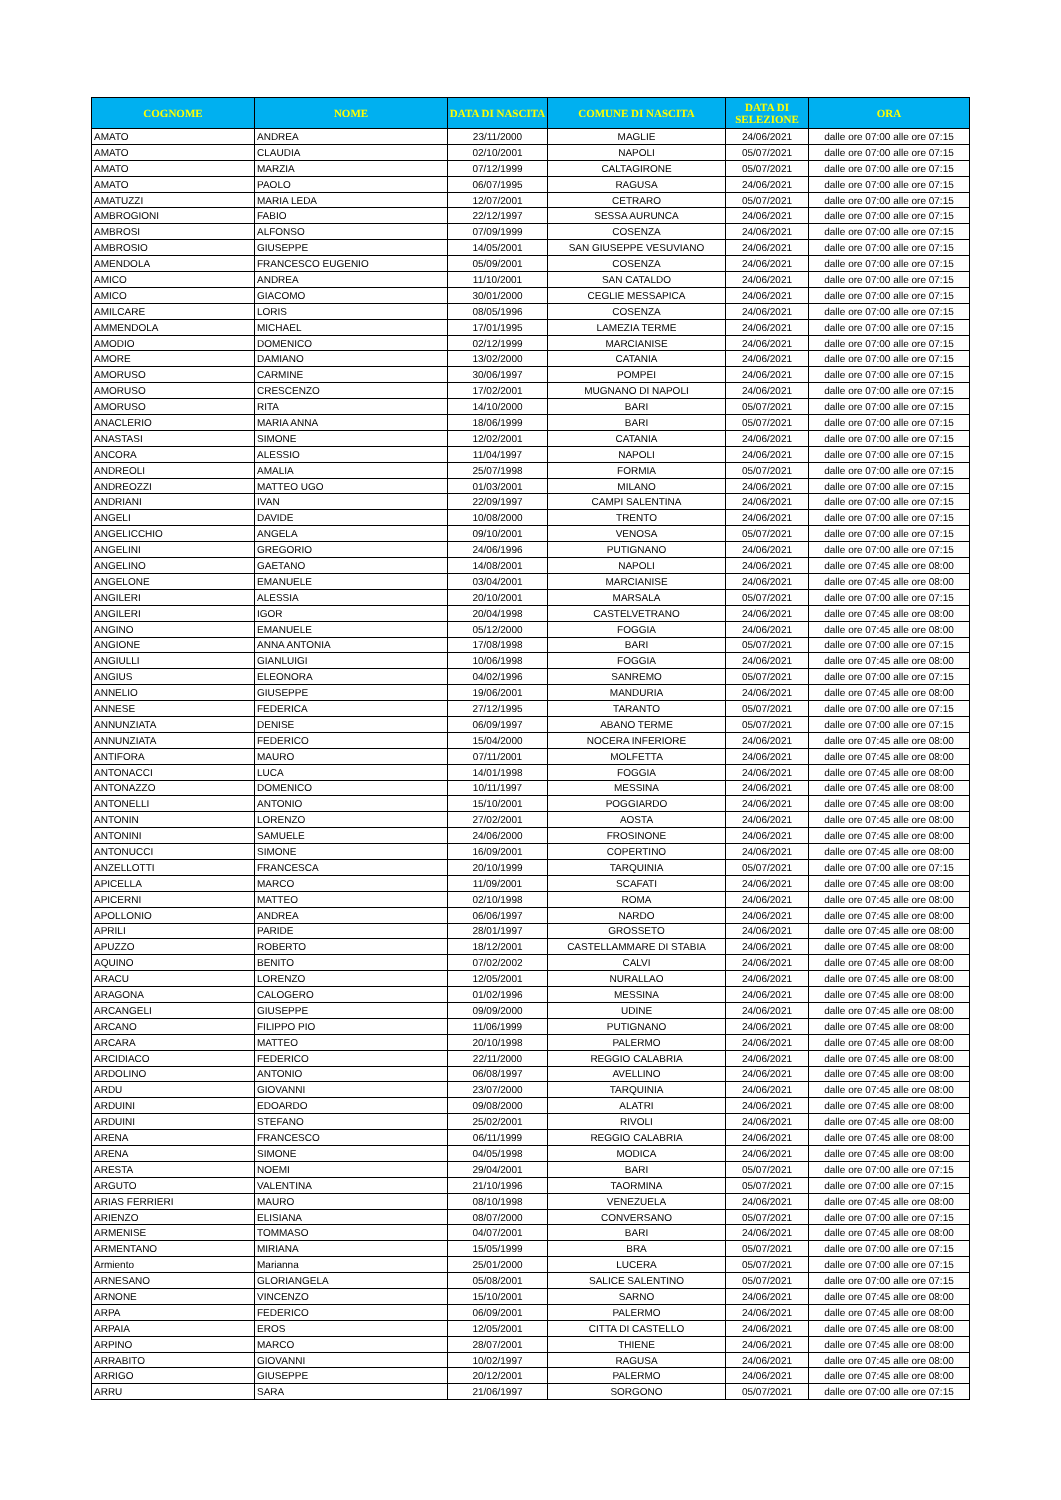| COGNOME | NOME | DATA DI NASCITA | COMUNE DI NASCITA | DATA DI SELEZIONE | ORA |
| --- | --- | --- | --- | --- | --- |
| AMATO | ANDREA | 23/11/2000 | MAGLIE | 24/06/2021 | dalle ore 07:00 alle ore 07:15 |
| AMATO | CLAUDIA | 02/10/2001 | NAPOLI | 05/07/2021 | dalle ore 07:00 alle ore 07:15 |
| AMATO | MARZIA | 07/12/1999 | CALTAGIRONE | 05/07/2021 | dalle ore 07:00 alle ore 07:15 |
| AMATO | PAOLO | 06/07/1995 | RAGUSA | 24/06/2021 | dalle ore 07:00 alle ore 07:15 |
| AMATUZZI | MARIA LEDA | 12/07/2001 | CETRARO | 05/07/2021 | dalle ore 07:00 alle ore 07:15 |
| AMBROGIONI | FABIO | 22/12/1997 | SESSA AURUNCA | 24/06/2021 | dalle ore 07:00 alle ore 07:15 |
| AMBROSI | ALFONSO | 07/09/1999 | COSENZA | 24/06/2021 | dalle ore 07:00 alle ore 07:15 |
| AMBROSIO | GIUSEPPE | 14/05/2001 | SAN GIUSEPPE VESUVIANO | 24/06/2021 | dalle ore 07:00 alle ore 07:15 |
| AMENDOLA | FRANCESCO EUGENIO | 05/09/2001 | COSENZA | 24/06/2021 | dalle ore 07:00 alle ore 07:15 |
| AMICO | ANDREA | 11/10/2001 | SAN CATALDO | 24/06/2021 | dalle ore 07:00 alle ore 07:15 |
| AMICO | GIACOMO | 30/01/2000 | CEGLIE MESSAPICA | 24/06/2021 | dalle ore 07:00 alle ore 07:15 |
| AMILCARE | LORIS | 08/05/1996 | COSENZA | 24/06/2021 | dalle ore 07:00 alle ore 07:15 |
| AMMENDOLA | MICHAEL | 17/01/1995 | LAMEZIA TERME | 24/06/2021 | dalle ore 07:00 alle ore 07:15 |
| AMODIO | DOMENICO | 02/12/1999 | MARCIANISE | 24/06/2021 | dalle ore 07:00 alle ore 07:15 |
| AMORE | DAMIANO | 13/02/2000 | CATANIA | 24/06/2021 | dalle ore 07:00 alle ore 07:15 |
| AMORUSO | CARMINE | 30/06/1997 | POMPEI | 24/06/2021 | dalle ore 07:00 alle ore 07:15 |
| AMORUSO | CRESCENZO | 17/02/2001 | MUGNANO DI NAPOLI | 24/06/2021 | dalle ore 07:00 alle ore 07:15 |
| AMORUSO | RITA | 14/10/2000 | BARI | 05/07/2021 | dalle ore 07:00 alle ore 07:15 |
| ANACLERIO | MARIA ANNA | 18/06/1999 | BARI | 05/07/2021 | dalle ore 07:00 alle ore 07:15 |
| ANASTASI | SIMONE | 12/02/2001 | CATANIA | 24/06/2021 | dalle ore 07:00 alle ore 07:15 |
| ANCORA | ALESSIO | 11/04/1997 | NAPOLI | 24/06/2021 | dalle ore 07:00 alle ore 07:15 |
| ANDREOLI | AMALIA | 25/07/1998 | FORMIA | 05/07/2021 | dalle ore 07:00 alle ore 07:15 |
| ANDREOZZI | MATTEO UGO | 01/03/2001 | MILANO | 24/06/2021 | dalle ore 07:00 alle ore 07:15 |
| ANDRIANI | IVAN | 22/09/1997 | CAMPI SALENTINA | 24/06/2021 | dalle ore 07:00 alle ore 07:15 |
| ANGELI | DAVIDE | 10/08/2000 | TRENTO | 24/06/2021 | dalle ore 07:00 alle ore 07:15 |
| ANGELICCHIO | ANGELA | 09/10/2001 | VENOSA | 05/07/2021 | dalle ore 07:00 alle ore 07:15 |
| ANGELINI | GREGORIO | 24/06/1996 | PUTIGNANO | 24/06/2021 | dalle ore 07:00 alle ore 07:15 |
| ANGELINO | GAETANO | 14/08/2001 | NAPOLI | 24/06/2021 | dalle ore 07:45 alle ore 08:00 |
| ANGELONE | EMANUELE | 03/04/2001 | MARCIANISE | 24/06/2021 | dalle ore 07:45 alle ore 08:00 |
| ANGILERI | ALESSIA | 20/10/2001 | MARSALA | 05/07/2021 | dalle ore 07:00 alle ore 07:15 |
| ANGILERI | IGOR | 20/04/1998 | CASTELVETRANO | 24/06/2021 | dalle ore 07:45 alle ore 08:00 |
| ANGINO | EMANUELE | 05/12/2000 | FOGGIA | 24/06/2021 | dalle ore 07:45 alle ore 08:00 |
| ANGIONE | ANNA ANTONIA | 17/08/1998 | BARI | 05/07/2021 | dalle ore 07:00 alle ore 07:15 |
| ANGIULLI | GIANLUIGI | 10/06/1998 | FOGGIA | 24/06/2021 | dalle ore 07:45 alle ore 08:00 |
| ANGIUS | ELEONORA | 04/02/1996 | SANREMO | 05/07/2021 | dalle ore 07:00 alle ore 07:15 |
| ANNELIO | GIUSEPPE | 19/06/2001 | MANDURIA | 24/06/2021 | dalle ore 07:45 alle ore 08:00 |
| ANNESE | FEDERICA | 27/12/1995 | TARANTO | 05/07/2021 | dalle ore 07:00 alle ore 07:15 |
| ANNUNZIATA | DENISE | 06/09/1997 | ABANO TERME | 05/07/2021 | dalle ore 07:00 alle ore 07:15 |
| ANNUNZIATA | FEDERICO | 15/04/2000 | NOCERA INFERIORE | 24/06/2021 | dalle ore 07:45 alle ore 08:00 |
| ANTIFORA | MAURO | 07/11/2001 | MOLFETTA | 24/06/2021 | dalle ore 07:45 alle ore 08:00 |
| ANTONACCI | LUCA | 14/01/1998 | FOGGIA | 24/06/2021 | dalle ore 07:45 alle ore 08:00 |
| ANTONAZZO | DOMENICO | 10/11/1997 | MESSINA | 24/06/2021 | dalle ore 07:45 alle ore 08:00 |
| ANTONELLI | ANTONIO | 15/10/2001 | POGGIARDO | 24/06/2021 | dalle ore 07:45 alle ore 08:00 |
| ANTONIN | LORENZO | 27/02/2001 | AOSTA | 24/06/2021 | dalle ore 07:45 alle ore 08:00 |
| ANTONINI | SAMUELE | 24/06/2000 | FROSINONE | 24/06/2021 | dalle ore 07:45 alle ore 08:00 |
| ANTONUCCI | SIMONE | 16/09/2001 | COPERTINO | 24/06/2021 | dalle ore 07:45 alle ore 08:00 |
| ANZELLOTTI | FRANCESCA | 20/10/1999 | TARQUINIA | 05/07/2021 | dalle ore 07:00 alle ore 07:15 |
| APICELLA | MARCO | 11/09/2001 | SCAFATI | 24/06/2021 | dalle ore 07:45 alle ore 08:00 |
| APICERNI | MATTEO | 02/10/1998 | ROMA | 24/06/2021 | dalle ore 07:45 alle ore 08:00 |
| APOLLONIO | ANDREA | 06/06/1997 | NARDO | 24/06/2021 | dalle ore 07:45 alle ore 08:00 |
| APRILI | PARIDE | 28/01/1997 | GROSSETO | 24/06/2021 | dalle ore 07:45 alle ore 08:00 |
| APUZZO | ROBERTO | 18/12/2001 | CASTELLAMMARE DI STABIA | 24/06/2021 | dalle ore 07:45 alle ore 08:00 |
| AQUINO | BENITO | 07/02/2002 | CALVI | 24/06/2021 | dalle ore 07:45 alle ore 08:00 |
| ARACU | LORENZO | 12/05/2001 | NURALLAO | 24/06/2021 | dalle ore 07:45 alle ore 08:00 |
| ARAGONA | CALOGERO | 01/02/1996 | MESSINA | 24/06/2021 | dalle ore 07:45 alle ore 08:00 |
| ARCANGELI | GIUSEPPE | 09/09/2000 | UDINE | 24/06/2021 | dalle ore 07:45 alle ore 08:00 |
| ARCANO | FILIPPO PIO | 11/06/1999 | PUTIGNANO | 24/06/2021 | dalle ore 07:45 alle ore 08:00 |
| ARCARA | MATTEO | 20/10/1998 | PALERMO | 24/06/2021 | dalle ore 07:45 alle ore 08:00 |
| ARCIDIACO | FEDERICO | 22/11/2000 | REGGIO CALABRIA | 24/06/2021 | dalle ore 07:45 alle ore 08:00 |
| ARDOLINO | ANTONIO | 06/08/1997 | AVELLINO | 24/06/2021 | dalle ore 07:45 alle ore 08:00 |
| ARDU | GIOVANNI | 23/07/2000 | TARQUINIA | 24/06/2021 | dalle ore 07:45 alle ore 08:00 |
| ARDUINI | EDOARDO | 09/08/2000 | ALATRI | 24/06/2021 | dalle ore 07:45 alle ore 08:00 |
| ARDUINI | STEFANO | 25/02/2001 | RIVOLI | 24/06/2021 | dalle ore 07:45 alle ore 08:00 |
| ARENA | FRANCESCO | 06/11/1999 | REGGIO CALABRIA | 24/06/2021 | dalle ore 07:45 alle ore 08:00 |
| ARENA | SIMONE | 04/05/1998 | MODICA | 24/06/2021 | dalle ore 07:45 alle ore 08:00 |
| ARESTA | NOEMI | 29/04/2001 | BARI | 05/07/2021 | dalle ore 07:00 alle ore 07:15 |
| ARGUTO | VALENTINA | 21/10/1996 | TAORMINA | 05/07/2021 | dalle ore 07:00 alle ore 07:15 |
| ARIAS FERRIERI | MAURO | 08/10/1998 | VENEZUELA | 24/06/2021 | dalle ore 07:45 alle ore 08:00 |
| ARIENZO | ELISIANA | 08/07/2000 | CONVERSANO | 05/07/2021 | dalle ore 07:00 alle ore 07:15 |
| ARMENISE | TOMMASO | 04/07/2001 | BARI | 24/06/2021 | dalle ore 07:45 alle ore 08:00 |
| ARMENTANO | MIRIANA | 15/05/1999 | BRA | 05/07/2021 | dalle ore 07:00 alle ore 07:15 |
| Armiento | Marianna | 25/01/2000 | LUCERA | 05/07/2021 | dalle ore 07:00 alle ore 07:15 |
| ARNESANO | GLORIANGELA | 05/08/2001 | SALICE SALENTINO | 05/07/2021 | dalle ore 07:00 alle ore 07:15 |
| ARNONE | VINCENZO | 15/10/2001 | SARNO | 24/06/2021 | dalle ore 07:45 alle ore 08:00 |
| ARPA | FEDERICO | 06/09/2001 | PALERMO | 24/06/2021 | dalle ore 07:45 alle ore 08:00 |
| ARPAIA | EROS | 12/05/2001 | CITTA DI CASTELLO | 24/06/2021 | dalle ore 07:45 alle ore 08:00 |
| ARPINO | MARCO | 28/07/2001 | THIENE | 24/06/2021 | dalle ore 07:45 alle ore 08:00 |
| ARRABITO | GIOVANNI | 10/02/1997 | RAGUSA | 24/06/2021 | dalle ore 07:45 alle ore 08:00 |
| ARRIGO | GIUSEPPE | 20/12/2001 | PALERMO | 24/06/2021 | dalle ore 07:45 alle ore 08:00 |
| ARRU | SARA | 21/06/1997 | SORGONO | 05/07/2021 | dalle ore 07:00 alle ore 07:15 |